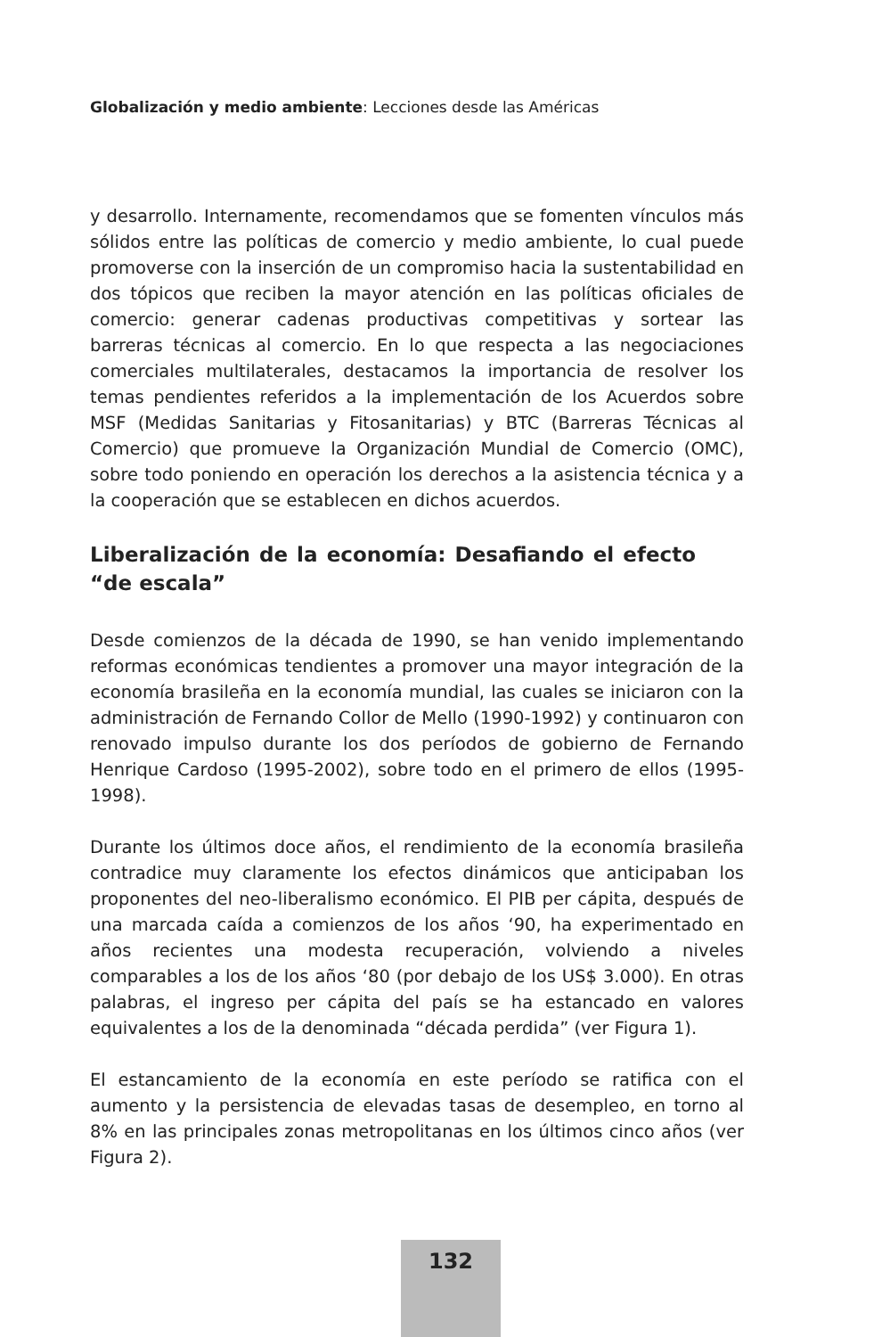Globalización y medio ambiente: Lecciones desde las Américas
y desarrollo. Internamente, recomendamos que se fomenten vínculos más sólidos entre las políticas de comercio y medio ambiente, lo cual puede promoverse con la inserción de un compromiso hacia la sustentabilidad en dos tópicos que reciben la mayor atención en las políticas oficiales de comercio: generar cadenas productivas competitivas y sortear las barreras técnicas al comercio. En lo que respecta a las negociaciones comerciales multilaterales, destacamos la importancia de resolver los temas pendientes referidos a la implementación de los Acuerdos sobre MSF (Medidas Sanitarias y Fitosanitarias) y BTC (Barreras Técnicas al Comercio) que promueve la Organización Mundial de Comercio (OMC), sobre todo poniendo en operación los derechos a la asistencia técnica y a la cooperación que se establecen en dichos acuerdos.
Liberalización de la economía: Desafiando el efecto “de escala”
Desde comienzos de la década de 1990, se han venido implementando reformas económicas tendientes a promover una mayor integración de la economía brasileña en la economía mundial, las cuales se iniciaron con la administración de Fernando Collor de Mello (1990-1992) y continuaron con renovado impulso durante los dos períodos de gobierno de Fernando Henrique Cardoso (1995-2002), sobre todo en el primero de ellos (1995-1998).
Durante los últimos doce años, el rendimiento de la economía brasileña contradice muy claramente los efectos dinámicos que anticipaban los proponentes del neo-liberalismo económico. El PIB per cápita, después de una marcada caída a comienzos de los años ‘90, ha experimentado en años recientes una modesta recuperación, volviendo a niveles comparables a los de los años ‘80 (por debajo de los US$ 3.000). En otras palabras, el ingreso per cápita del país se ha estancado en valores equivalentes a los de la denominada “década perdida” (ver Figura 1).
El estancamiento de la economía en este período se ratifica con el aumento y la persistencia de elevadas tasas de desempleo, en torno al 8% en las principales zonas metropolitanas en los últimos cinco años (ver Figura 2).
132